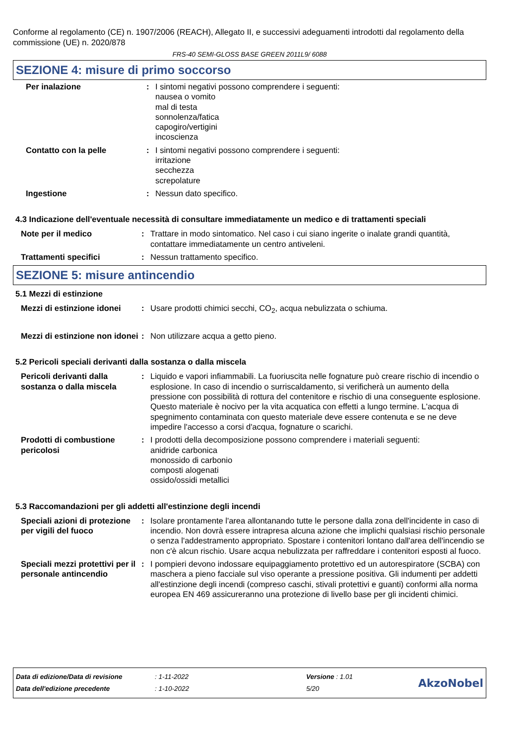Conforme al regolamento (CE) n. 1907/2006 (REACH), Allegato II, e successivi adeguamenti introdotti dal regolamento della commissione (UE) n. 2020/878
FRS-40 SEMI-GLOSS BASE GREEN 2011L9/ 6088
SEZIONE 4: misure di primo soccorso
| Per inalazione | : | I sintomi negativi possono comprendere i seguenti: nausea o vomito mal di testa sonnolenza/fatica capogiro/vertigini incoscienza |
| Contatto con la pelle | : | I sintomi negativi possono comprendere i seguenti: irritazione secchezza screpolature |
| Ingestione | : | Nessun dato specifico. |
4.3 Indicazione dell'eventuale necessità di consultare immediatamente un medico e di trattamenti speciali
| Note per il medico | : | Trattare in modo sintomatico. Nel caso i cui siano ingerite o inalate grandi quantità, contattare immediatamente un centro antiveleni. |
| Trattamenti specifici | : | Nessun trattamento specifico. |
SEZIONE 5: misure antincendio
5.1 Mezzi di estinzione
| Mezzi di estinzione idonei | : | Usare prodotti chimici secchi, CO<sub>2</sub>, acqua nebulizzata o schiuma. |
| Mezzi di estinzione non idonei | : | Non utilizzare acqua a getto pieno. |
5.2 Pericoli speciali derivanti dalla sostanza o dalla miscela
| Pericoli derivanti dalla sostanza o dalla miscela | : | Liquido e vapori infiammabili. La fuoriuscita nelle fognature può creare rischio di incendio o esplosione. In caso di incendio o surriscaldamento, si verificherà un aumento della pressione con possibilità di rottura del contenitore e rischio di una conseguente esplosione. Questo materiale è nocivo per la vita acquatica con effetti a lungo termine. L'acqua di spegnimento contaminata con questo materiale deve essere contenuta e se ne deve impedire l'accesso a corsi d'acqua, fognature o scarichi. |
| Prodotti di combustione pericolosi | : | I prodotti della decomposizione possono comprendere i materiali seguenti: anidride carbonica monossido di carbonio composti alogenati ossido/ossidi metallici |
5.3 Raccomandazioni per gli addetti all'estinzione degli incendi
| Speciali azioni di protezione per vigili del fuoco | : | Isolare prontamente l'area allontanando tutte le persone dalla zona dell'incidente in caso di incendio. Non dovrà essere intrapresa alcuna azione che implichi qualsiasi rischio personale o senza l'addestramento appropriato. Spostare i contenitori lontano dall'area dell'incendio se non c'è alcun rischio. Usare acqua nebulizzata per raffreddare i contenitori esposti al fuoco. |
| Speciali mezzi protettivi per il personale antincendio | : | I pompieri devono indossare equipaggiamento protettivo ed un autorespiratore (SCBA) con maschera a pieno facciale sul viso operante a pressione positiva. Gli indumenti per addetti all'estinzione degli incendi (compreso caschi, stivali protettivi e guanti) conformi alla norma europea EN 469 assicureranno una protezione di livello base per gli incidenti chimici. |
| Data di edizione/Data di revisione | : 1-11-2022 | Versione : 1.01 |
| Data dell'edizione precedente | : 1-10-2022 | 5/20 |
AkzoNobel